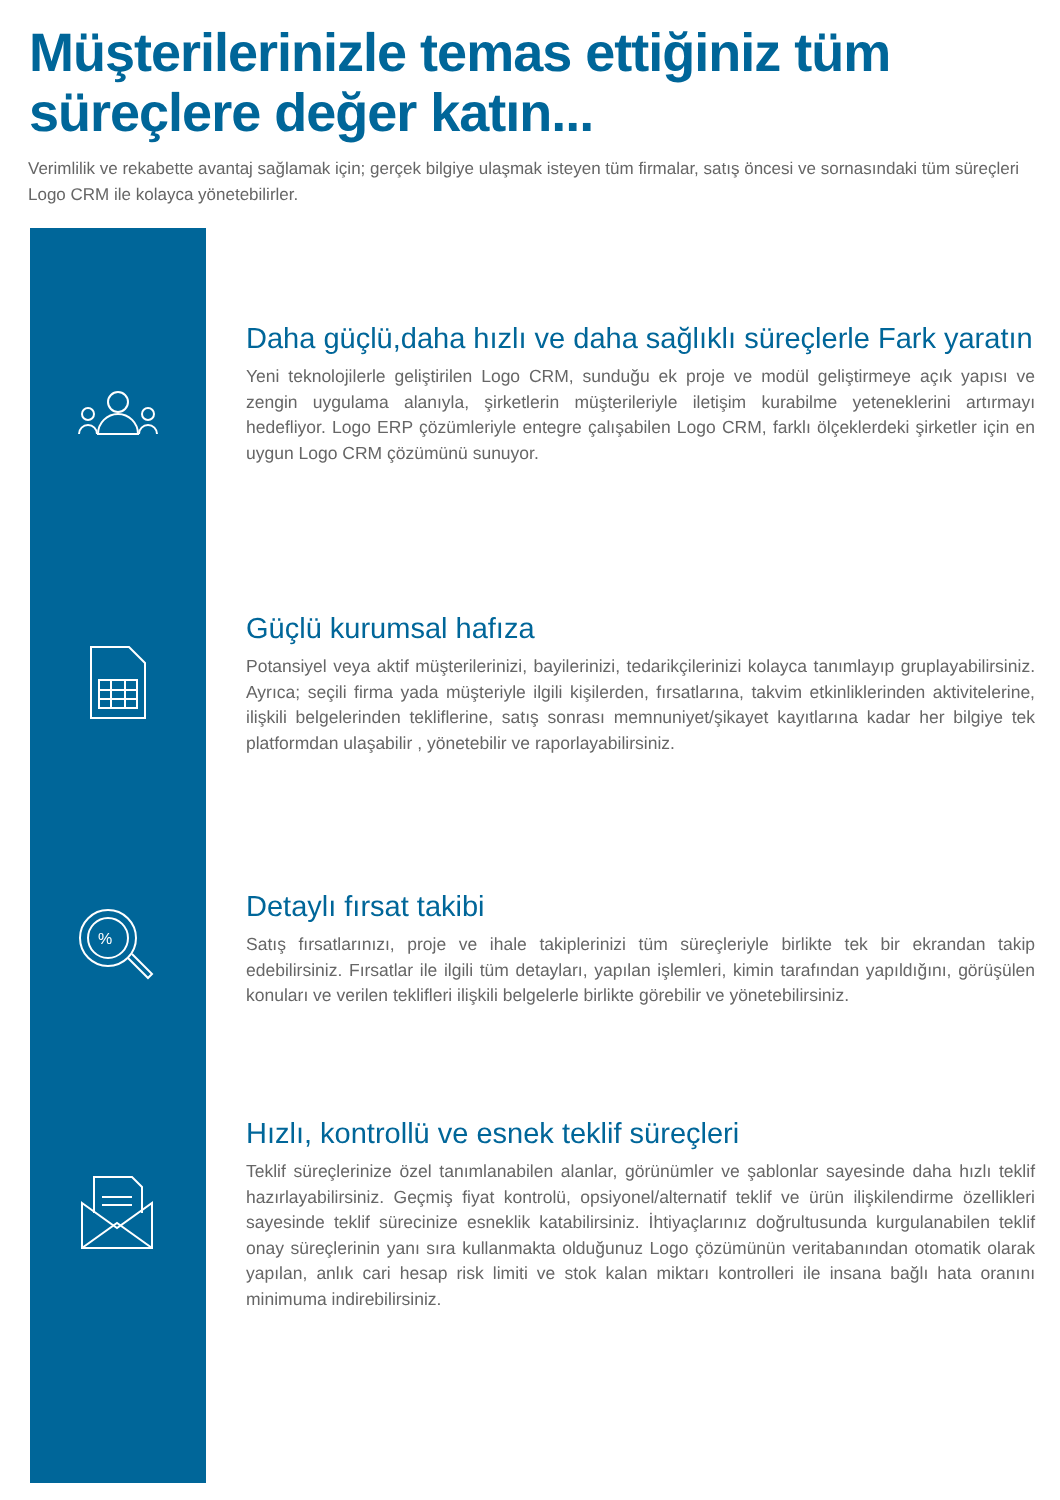Müşterilerinizle temas ettiğiniz tüm süreçlere değer katın...
Verimlilik ve rekabette avantaj sağlamak için; gerçek bilgiye ulaşmak isteyen tüm firmalar, satış öncesi ve sornasındaki tüm süreçleri Logo CRM ile kolayca yönetebilirler.
Daha güçlü,daha hızlı ve daha sağlıklı süreçlerle Fark yaratın
Yeni teknolojilerle geliştirilen Logo CRM, sunduğu ek proje ve modül geliştirmeye açık yapısı ve zengin uygulama alanıyla, şirketlerin müşterileriyle iletişim kurabilme yeteneklerini artırmayı hedefliyor. Logo ERP çözümleriyle entegre çalışabilen Logo CRM, farklı ölçeklerdeki şirketler için en uygun Logo CRM çözümünü sunuyor.
Güçlü kurumsal hafıza
Potansiyel veya aktif müşterilerinizi, bayilerinizi, tedarikçilerinizi kolayca tanımlayıp gruplayabilirsiniz. Ayrıca; seçili firma yada müşteriyle ilgili kişilerden, fırsatlarına, takvim etkinliklerinden aktivitelerine, ilişkili belgelerinden tekliflerine, satış sonrası memnuniyet/şikayet kayıtlarına kadar her bilgiye tek platformdan ulaşabilir , yönetebilir ve raporlayabilirsiniz.
%
Detaylı fırsat takibi
Satış fırsatlarınızı, proje ve ihale takiplerinizi tüm süreçleriyle birlikte tek bir ekrandan takip edebilirsiniz. Fırsatlar ile ilgili tüm detayları, yapılan işlemleri, kimin tarafından yapıldığını, görüşülen konuları ve verilen teklifleri ilişkili belgelerle birlikte görebilir ve yönetebilirsiniz.
Hızlı, kontrollü ve esnek teklif süreçleri
Teklif süreçlerinize özel tanımlanabilen alanlar, görünümler ve şablonlar sayesinde daha hızlı teklif hazırlayabilirsiniz. Geçmiş fiyat kontrolü, opsiyonel/alternatif teklif ve ürün ilişkilendirme özellikleri sayesinde teklif sürecinize esneklik katabilirsiniz. İhtiyaçlarınız doğrultusunda kurgulanabilen teklif onay süreçlerinin yanı sıra kullanmakta olduğunuz Logo çözümünün veritabanından otomatik olarak yapılan, anlık cari hesap risk limiti ve stok kalan miktarı kontrolleri ile insana bağlı hata oranını minimuma indirebilirsiniz.